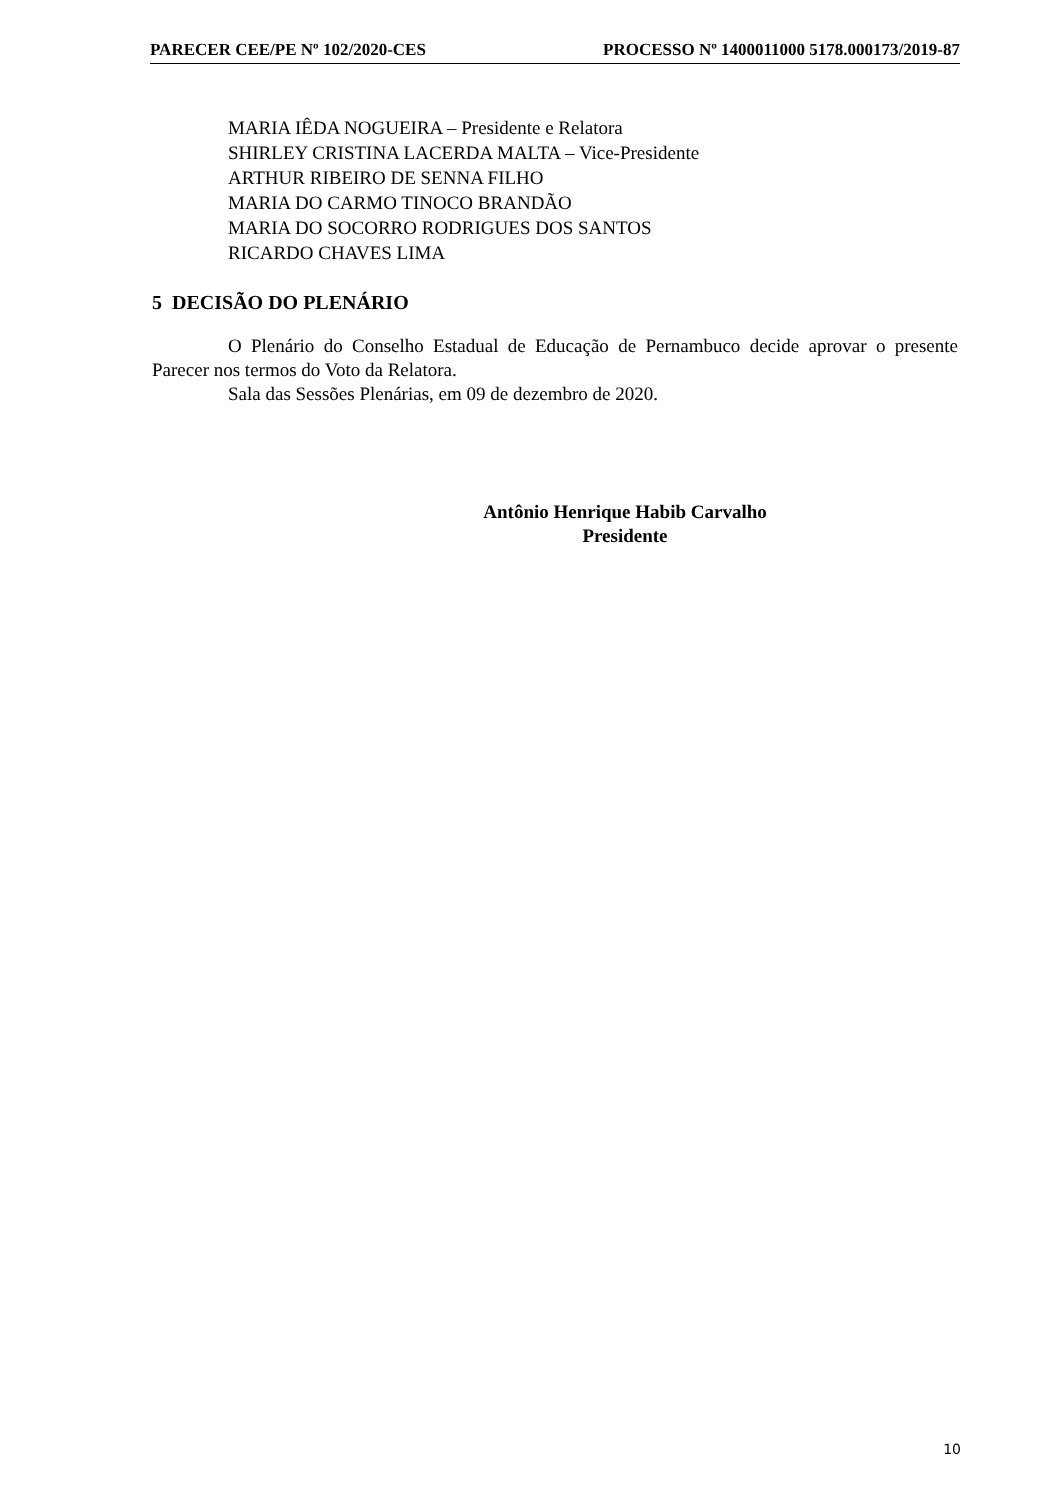PARECER CEE/PE Nº 102/2020-CES PROCESSO Nº 1400011000 5178.000173/2019-87
MARIA IÊDA NOGUEIRA – Presidente e Relatora
SHIRLEY CRISTINA LACERDA MALTA – Vice-Presidente
ARTHUR RIBEIRO DE SENNA FILHO
MARIA DO CARMO TINOCO BRANDÃO
MARIA DO SOCORRO RODRIGUES DOS SANTOS
RICARDO CHAVES LIMA
5 DECISÃO DO PLENÁRIO
O Plenário do Conselho Estadual de Educação de Pernambuco decide aprovar o presente Parecer nos termos do Voto da Relatora.
Sala das Sessões Plenárias, em 09 de dezembro de 2020.
Antônio Henrique Habib Carvalho
Presidente
10